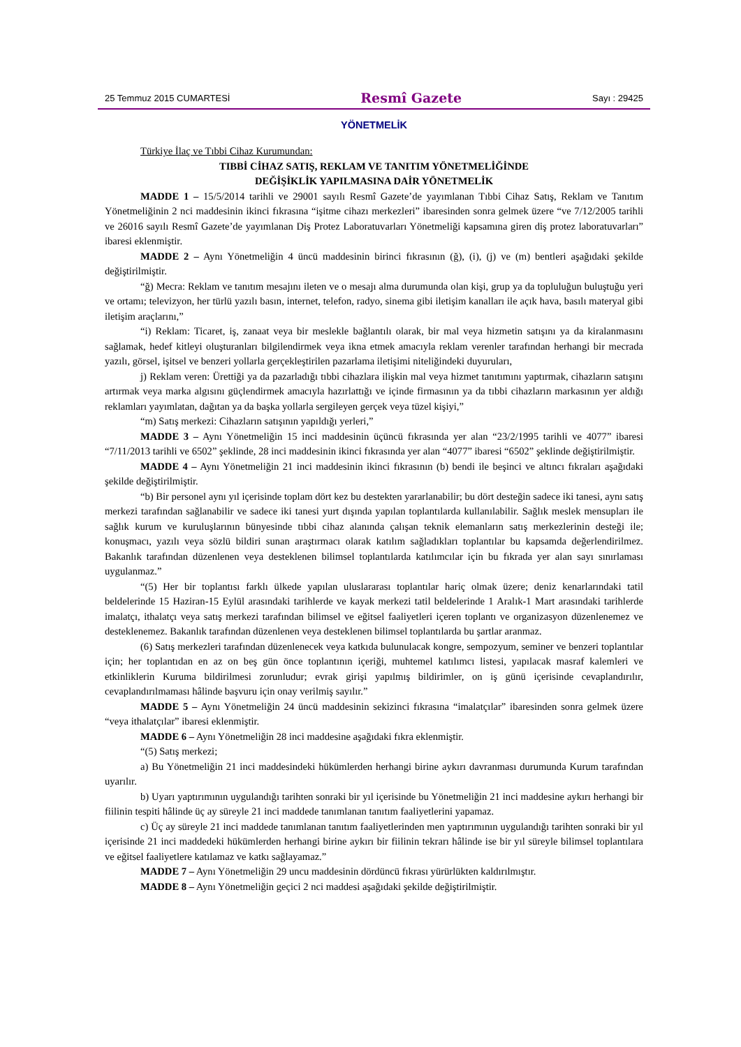25 Temmuz 2015 CUMARTESİ Resmî Gazete Sayı : 29425
YÖNETMELİK
Türkiye İlaç ve Tıbbi Cihaz Kurumundan:
TIBBİ CİHAZ SATIŞ, REKLAM VE TANITIM YÖNETMELİĞİNDE
DEĞİŞİKLİK YAPILMASINA DAİR YÖNETMELİK
MADDE 1 – 15/5/2014 tarihli ve 29001 sayılı Resmî Gazete’de yayımlanan Tıbbi Cihaz Satış, Reklam ve Tanıtım Yönetmeliğinin 2 nci maddesinin ikinci fıkrasına “işitme cihazı merkezleri” ibaresinden sonra gelmek üzere “ve 7/12/2005 tarihli ve 26016 sayılı Resmî Gazete’de yayımlanan Diş Protez Laboratuvarları Yönetmeliği kapsamına giren diş protez laboratuvarları” ibaresi eklenmiştir.
MADDE 2 – Aynı Yönetmeliğin 4 üncü maddesinin birinci fıkrasının (ğ), (i), (j) ve (m) bentleri aşağıdaki şekilde değiştirilmiştir.
“ğ) Mecra: Reklam ve tanıtım mesajını ileten ve o mesajı alma durumunda olan kişi, grup ya da topluluğun buluştuğu yeri ve ortamı; televizyon, her türlü yazılı basın, internet, telefon, radyo, sinema gibi iletişim kanalları ile açık hava, basılı materyal gibi iletişim araçlarını,”
“i) Reklam: Ticaret, iş, zanaat veya bir meslekle bağlantılı olarak, bir mal veya hizmetin satışını ya da kiralanmasını sağlamak, hedef kitleyi oluşturanları bilgilendirmek veya ikna etmek amacıyla reklam verenler tarafından herhangi bir mecrada yazılı, görsel, işitsel ve benzeri yollarla gerçekleştirilen pazarlama iletişimi niteliğindeki duyuruları,
j) Reklam veren: Ürettiği ya da pazarladığı tıbbi cihazlara ilişkin mal veya hizmet tanıtımını yaptırmak, cihazların satışını artırmak veya marka algısını güçlendirmek amacıyla hazırlattığı ve içinde firmasının ya da tıbbi cihazların markasının yer aldığı reklamları yayımlatan, dağıtan ya da başka yollarla sergileyen gerçek veya tüzel kişiyi,”
“m) Satış merkezi: Cihazların satışının yapıldığı yerleri,”
MADDE 3 – Aynı Yönetmeliğin 15 inci maddesinin üçüncü fıkrasında yer alan “23/2/1995 tarihli ve 4077” ibaresi “7/11/2013 tarihli ve 6502” şeklinde, 28 inci maddesinin ikinci fıkrasında yer alan “4077” ibaresi “6502” şeklinde değiştirilmiştir.
MADDE 4 – Aynı Yönetmeliğin 21 inci maddesinin ikinci fıkrasının (b) bendi ile beşinci ve altıncı fıkraları aşağıdaki şekilde değiştirilmiştir.
“b) Bir personel aynı yıl içerisinde toplam dört kez bu destekten yararlanabilir; bu dört desteğin sadece iki tanesi, aynı satış merkezi tarafından sağlanabilir ve sadece iki tanesi yurt dışında yapılan toplantılarda kullanılabilir. Sağlık meslek mensupları ile sağlık kurum ve kuruluşlarının bünyesinde tıbbi cihaz alanında çalışan teknik elemanların satış merkezlerinin desteği ile; konuşmacı, yazılı veya sözlü bildiri sunan araştırmacı olarak katılım sağladıkları toplantılar bu kapsamda değerlendirilmez. Bakanlık tarafından düzenlenen veya desteklenen bilimsel toplantılarda katılımcılar için bu fıkrada yer alan sayı sınırlaması uygulanmaz.”
“(5) Her bir toplantısı farklı ülkede yapılan uluslararası toplantılar hariç olmak üzere; deniz kenarlarındaki tatil beldelerinde 15 Haziran-15 Eylül arasındaki tarihlerde ve kayak merkezi tatil beldelerinde 1 Aralık-1 Mart arasındaki tarihlerde imalatçı, ithalatçı veya satış merkezi tarafından bilimsel ve eğitsel faaliyetleri içeren toplantı ve organizasyon düzenlenemez ve desteklenemez. Bakanlık tarafından düzenlenen veya desteklenen bilimsel toplantılarda bu şartlar aranmaz.
(6) Satış merkezleri tarafından düzenlenecek veya katkıda bulunulacak kongre, sempozyum, seminer ve benzeri toplantılar için; her toplantıdan en az on beş gün önce toplantının içeriği, muhtemel katılımcı listesi, yapılacak masraf kalemleri ve etkinliklerin Kuruma bildirilmesi zorunludur; evrak girişi yapılmış bildirimler, on iş günü içerisinde cevaplandırılır, cevaplandırılmaması hâlinde başvuru için onay verilmiş sayılır.”
MADDE 5 – Aynı Yönetmeliğin 24 üncü maddesinin sekizinci fıkrasına “imalatçılar” ibaresinden sonra gelmek üzere “veya ithalatçılar” ibaresi eklenmiştir.
MADDE 6 – Aynı Yönetmeliğin 28 inci maddesine aşağıdaki fıkra eklenmiştir.
“(5) Satış merkezi;
a) Bu Yönetmeliğin 21 inci maddesindeki hükümlerden herhangi birine aykırı davranması durumunda Kurum tarafından uyarılır.
b) Uyarı yaptırımının uygulandığı tarihten sonraki bir yıl içerisinde bu Yönetmeliğin 21 inci maddesine aykırı herhangi bir fiilinin tespiti hâlinde üç ay süreyle 21 inci maddede tanımlanan tanıtım faaliyetlerini yapamaz.
c) Üç ay süreyle 21 inci maddede tanımlanan tanıtım faaliyetlerinden men yaptırımının uygulandığı tarihten sonraki bir yıl içerisinde 21 inci maddedeki hükümlerden herhangi birine aykırı bir fiilinin tekrarı hâlinde ise bir yıl süreyle bilimsel toplantılara ve eğitsel faaliyetlere katılamaz ve katkı sağlayamaz.”
MADDE 7 – Aynı Yönetmeliğin 29 uncu maddesinin dördüncü fıkrası yürürlükten kaldırılmıştır.
MADDE 8 – Aynı Yönetmeliğin geçici 2 nci maddesi aşağıdaki şekilde değiştirilmiştir.